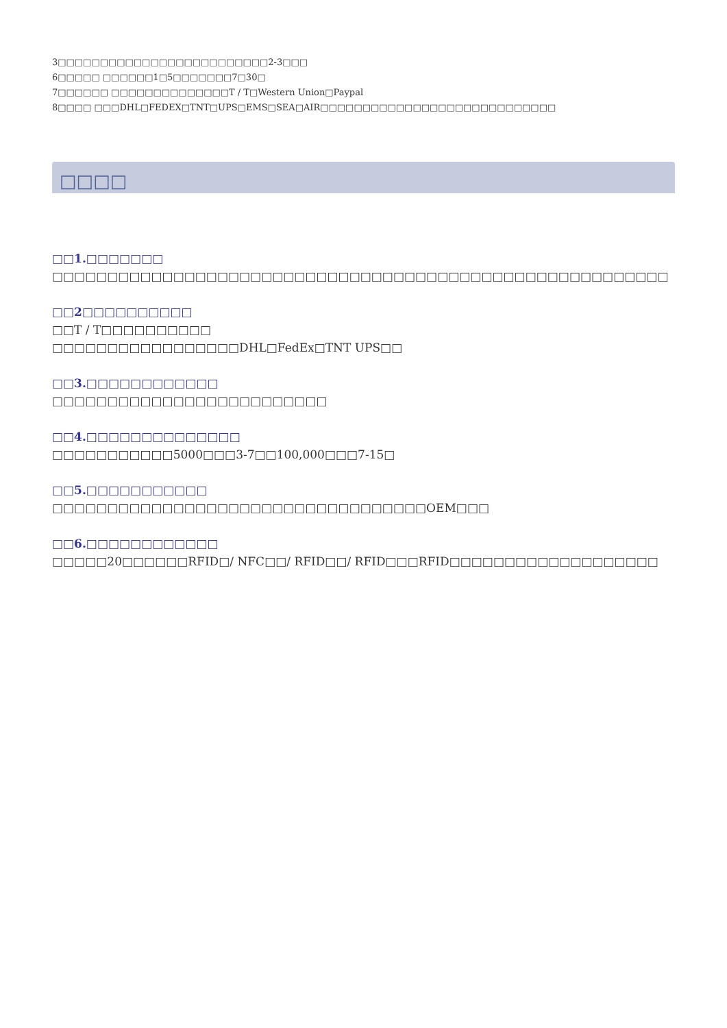3□□□□□□□□□□□□□□□□□□□□□□□□□2-3□□□
6□□□□□ □□□□□□1□5□□□□□□□7□30□
7□□□□□□ □□□□□□□□□□□□□□T / T□Western Union□Paypal
8□□□□ □□□DHL□FEDEX□TNT□UPS□EMS□SEA□AIR□□□□□□□□□□□□□□□□□□□□□□□□□□□□
□□□□
□□1.□□□□□□□
□□□□□□□□□□□□□□□□□□□□□□□□□□□□□□□□□□□□□□□□□□□□□□□□□□□□□□□□
□□2□□□□□□□□□□
□□T / T□□□□□□□□□□
□□□□□□□□□□□□□□□□□DHL□FedEx□TNT UPS□□
□□3.□□□□□□□□□□□□
□□□□□□□□□□□□□□□□□□□□□□□□□
□□4.□□□□□□□□□□□□□□
□□□□□□□□□□□5000□□□3-7□□100,000□□□7-15□
□□5.□□□□□□□□□□□
□□□□□□□□□□□□□□□□□□□□□□□□□□□□□□□□□□OEM□□□
□□6.□□□□□□□□□□□□
□□□□□20□□□□□□RFID□/ NFC□□/ RFID□□/ RFID□□□RFID□□□□□□□□□□□□□□□□□□□